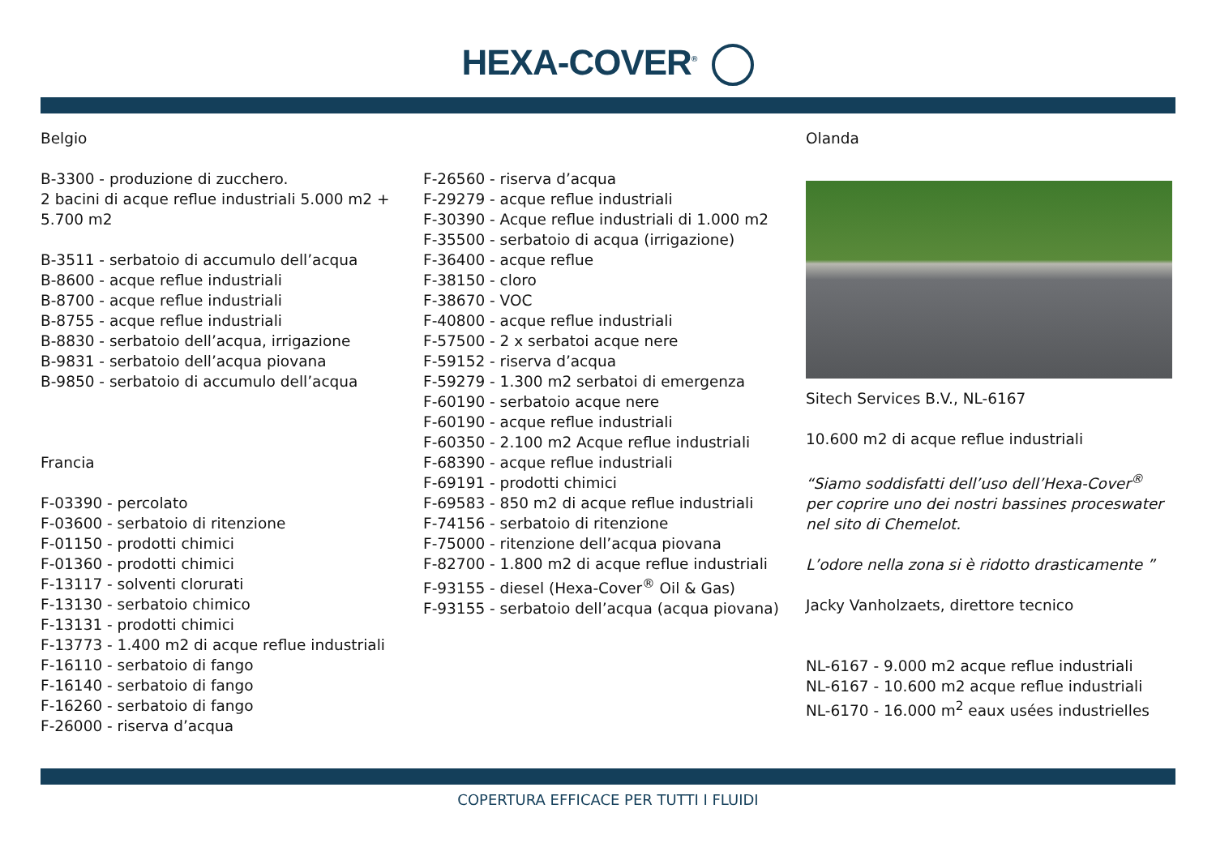HEXA-COVER<sup>®</sup>
Belgio
B-3300 - produzione di zucchero.
2 bacini di acque reflue industriali 5.000 m2 + 5.700 m2
B-3511 - serbatoio di accumulo dell’acqua
B-8600 - acque reflue industriali
B-8700 - acque reflue industriali
B-8755 - acque reflue industriali
B-8830 - serbatoio dell’acqua, irrigazione
B-9831 - serbatoio dell’acqua piovana
B-9850 - serbatoio di accumulo dell’acqua
Francia
F-03390 - percolato
F-03600 - serbatoio di ritenzione
F-01150 - prodotti chimici
F-01360 - prodotti chimici
F-13117 - solventi clorurati
F-13130 - serbatoio chimico
F-13131 - prodotti chimici
F-13773 - 1.400 m2 di acque reflue industriali
F-16110 - serbatoio di fango
F-16140 - serbatoio di fango
F-16260 - serbatoio di fango
F-26000 - riserva d’acqua
F-26560 - riserva d’acqua
F-29279 - acque reflue industriali
F-30390 - Acque reflue industriali di 1.000 m2
F-35500 - serbatoio di acqua (irrigazione)
F-36400 - acque reflue
F-38150 - cloro
F-38670 - VOC
F-40800 - acque reflue industriali
F-57500 - 2 x serbatoi acque nere
F-59152 - riserva d’acqua
F-59279 - 1.300 m2 serbatoi di emergenza
F-60190 - serbatoio acque nere
F-60190 - acque reflue industriali
F-60350 - 2.100 m2 Acque reflue industriali
F-68390 - acque reflue industriali
F-69191 - prodotti chimici
F-69583 - 850 m2 di acque reflue industriali
F-74156 - serbatoio di ritenzione
F-75000 - ritenzione dell’acqua piovana
F-82700 - 1.800 m2 di acque reflue industriali
F-93155 - diesel (Hexa-Cover<sup>®</sup> Oil & Gas)
F-93155 - serbatoio dell’acqua (acqua piovana)
Olanda
Sitech Services B.V., NL-6167
10.600 m2 di acque reflue industriali
“Siamo soddisfatti dell’uso dell’Hexa-Cover<sup>®</sup> per coprire uno dei nostri bassines proceswater nel sito di Chemelot.
L’odore nella zona si è ridotto drasticamente ”
Jacky Vanholzaets, direttore tecnico
NL-6167 - 9.000 m2 acque reflue industriali
NL-6167 - 10.600 m2 acque reflue industriali
NL-6170 - 16.000 m<sup>2</sup> eaux usées industrielles
COPERTURA EFFICACE PER TUTTI I FLUIDI